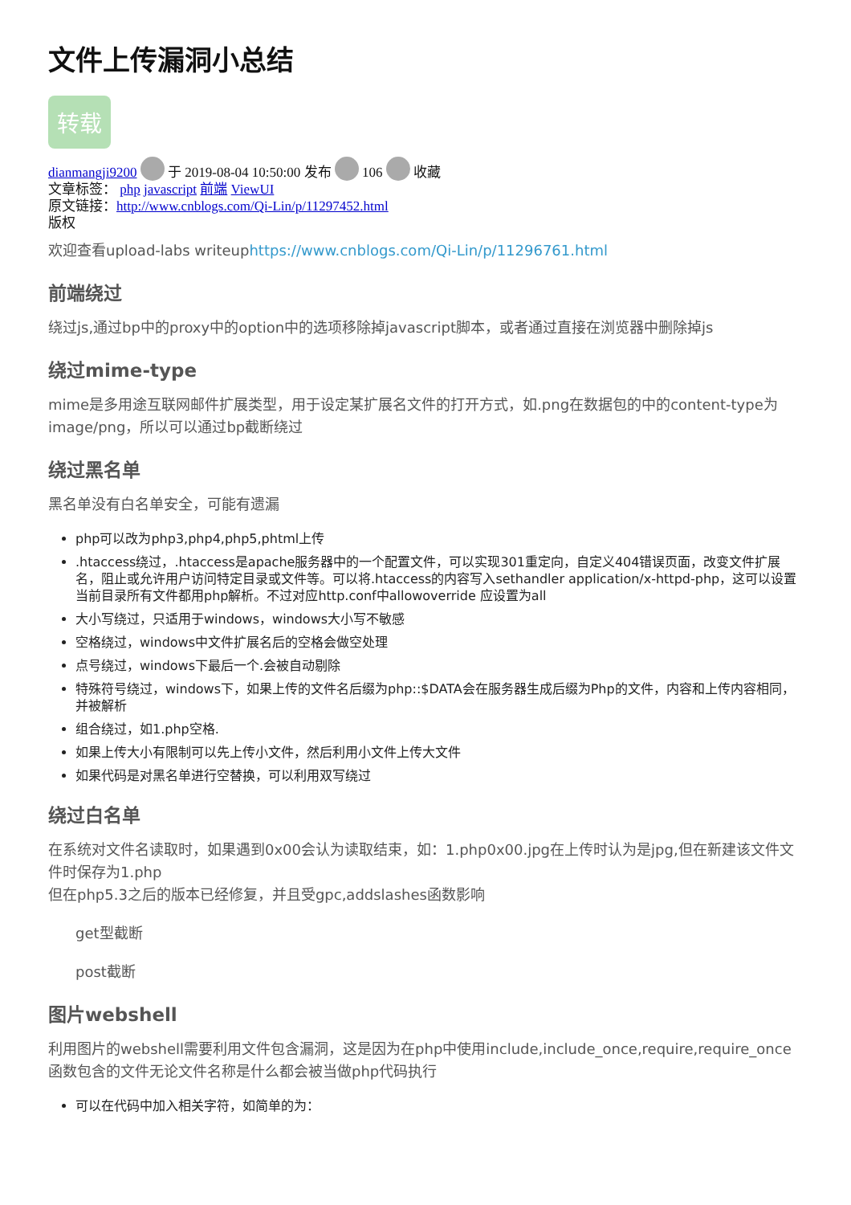文件上传漏洞小总结
转载
dianmangji9200 于 2019-08-04 10:50:00 发布 106 收藏
文章标签： php javascript 前端 ViewUI
原文链接：http://www.cnblogs.com/Qi-Lin/p/11297452.html
版权
欢迎查看upload-labs writeuphttps://www.cnblogs.com/Qi-Lin/p/11296761.html
前端绕过
绕过js,通过bp中的proxy中的option中的选项移除掉javascript脚本，或者通过直接在浏览器中删除掉js
绕过mime-type
mime是多用途互联网邮件扩展类型，用于设定某扩展名文件的打开方式，如.png在数据包的中的content-type为image/png，所以可以通过bp截断绕过
绕过黑名单
黑名单没有白名单安全，可能有遗漏
php可以改为php3,php4,php5,phtml上传
.htaccess绕过，.htaccess是apache服务器中的一个配置文件，可以实现301重定向，自定义404错误页面，改变文件扩展名，阻止或允许用户访问特定目录或文件等。可以将.htaccess的内容写入sethandler application/x-httpd-php，这可以设置当前目录所有文件都用php解析。不过对应http.conf中allowoverride 应设置为all
大小写绕过，只适用于windows，windows大小写不敏感
空格绕过，windows中文件扩展名后的空格会做空处理
点号绕过，windows下最后一个.会被自动剔除
特殊符号绕过，windows下，如果上传的文件名后缀为php::$DATA会在服务器生成后缀为Php的文件，内容和上传内容相同，并被解析
组合绕过，如1.php空格.
如果上传大小有限制可以先上传小文件，然后利用小文件上传大文件
如果代码是对黑名单进行空替换，可以利用双写绕过
绕过白名单
在系统对文件名读取时，如果遇到0x00会认为读取结束，如：1.php0x00.jpg在上传时认为是jpg,但在新建该文件文件时保存为1.php
但在php5.3之后的版本已经修复，并且受gpc,addslashes函数影响
get型截断
post截断
图片webshell
利用图片的webshell需要利用文件包含漏洞，这是因为在php中使用include,include_once,require,require_once函数包含的文件无论文件名称是什么都会被当做php代码执行
可以在代码中加入相关字符，如简单的为：